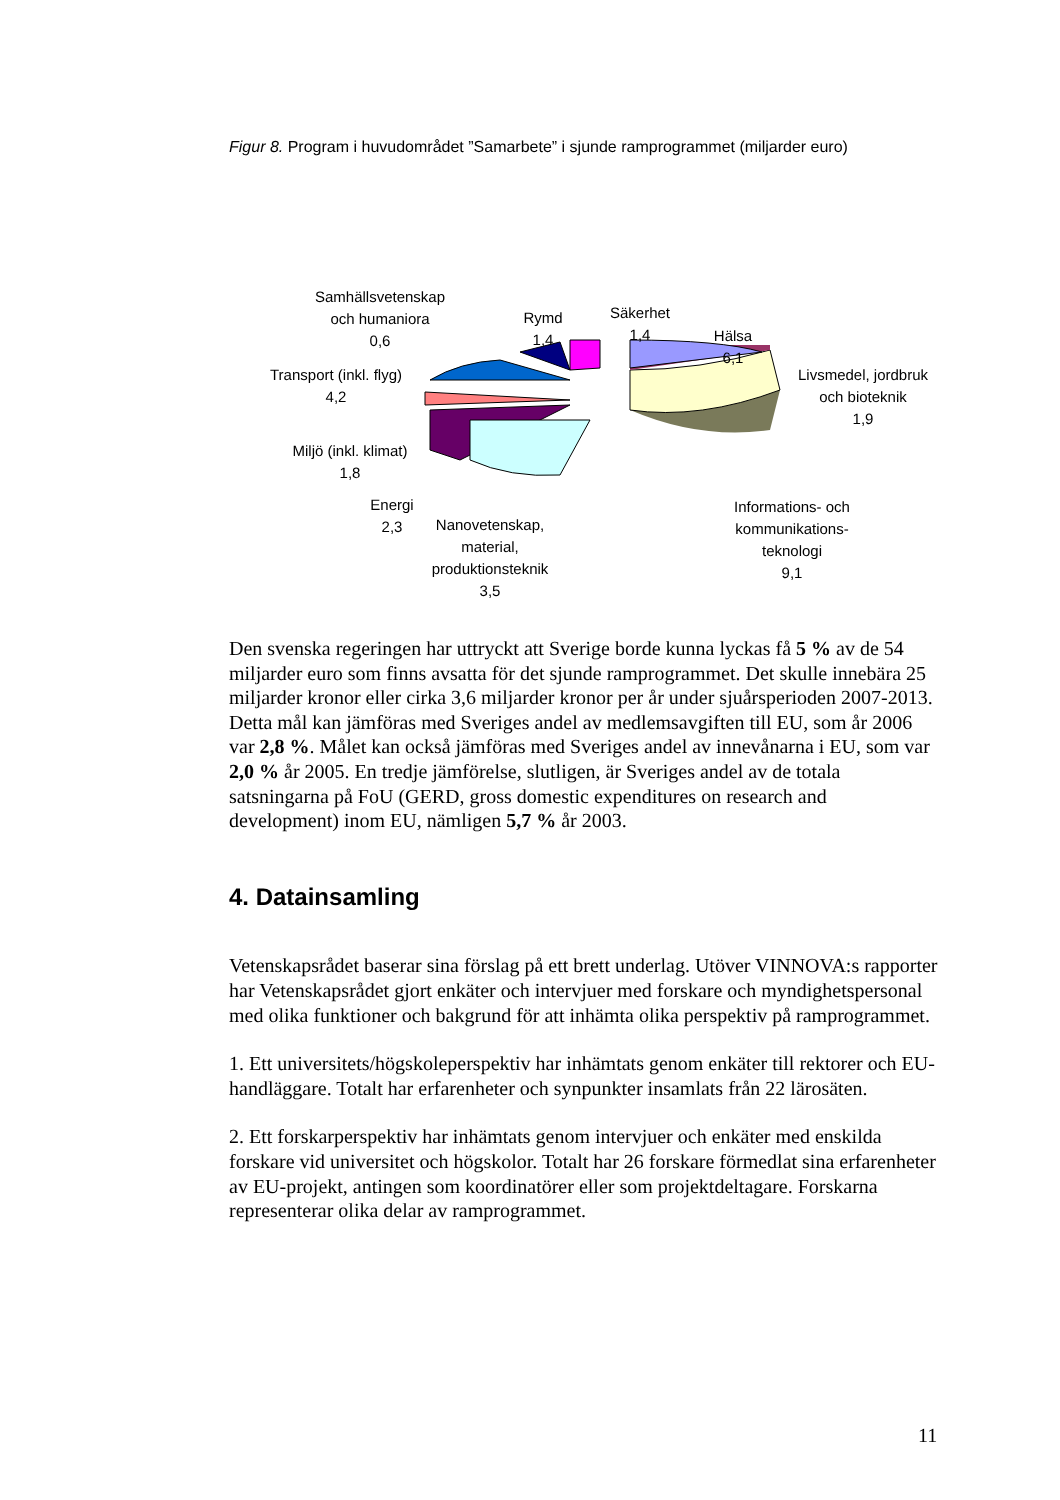Figur 8. Program i huvudområdet ”Samarbete” i sjunde ramprogrammet (miljarder euro)
Samhällsvetenskap
och humaniora
0,6
Rymd
1,4
Säkerhet
1,4
Hälsa
6,1
Livsmedel, jordbruk
och bioteknik
1,9
Transport (inkl. flyg)
4,2
Miljö (inkl. klimat)
1,8
Energi
2,3
Nanovetenskap,
material,
produktionsteknik
3,5
Informations- och
kommunikations-
teknologi
9,1
Den svenska regeringen har uttryckt att Sverige borde kunna lyckas få 5 % av de 54 miljarder euro som finns avsatta för det sjunde ramprogrammet. Det skulle innebära 25 miljarder kronor eller cirka 3,6 miljarder kronor per år under sjuårsperioden 2007-2013. Detta mål kan jämföras med Sveriges andel av medlemsavgiften till EU, som år 2006 var 2,8 %. Målet kan också jämföras med Sveriges andel av innevånarna i EU, som var 2,0 % år 2005. En tredje jämförelse, slutligen, är Sveriges andel av de totala satsningarna på FoU (GERD, gross domestic expenditures on research and development) inom EU, nämligen 5,7 % år 2003.
4. Datainsamling
Vetenskapsrådet baserar sina förslag på ett brett underlag. Utöver VINNOVA:s rapporter har Vetenskapsrådet gjort enkäter och intervjuer med forskare och myndighetspersonal med olika funktioner och bakgrund för att inhämta olika perspektiv på ramprogrammet.
1. Ett universitets/högskoleperspektiv har inhämtats genom enkäter till rektorer och EU-handläggare. Totalt har erfarenheter och synpunkter insamlats från 22 lärosäten.
2. Ett forskarperspektiv har inhämtats genom intervjuer och enkäter med enskilda forskare vid universitet och högskolor. Totalt har 26 forskare förmedlat sina erfarenheter av EU-projekt, antingen som koordinatörer eller som projektdeltagare. Forskarna representerar olika delar av ramprogrammet.
11